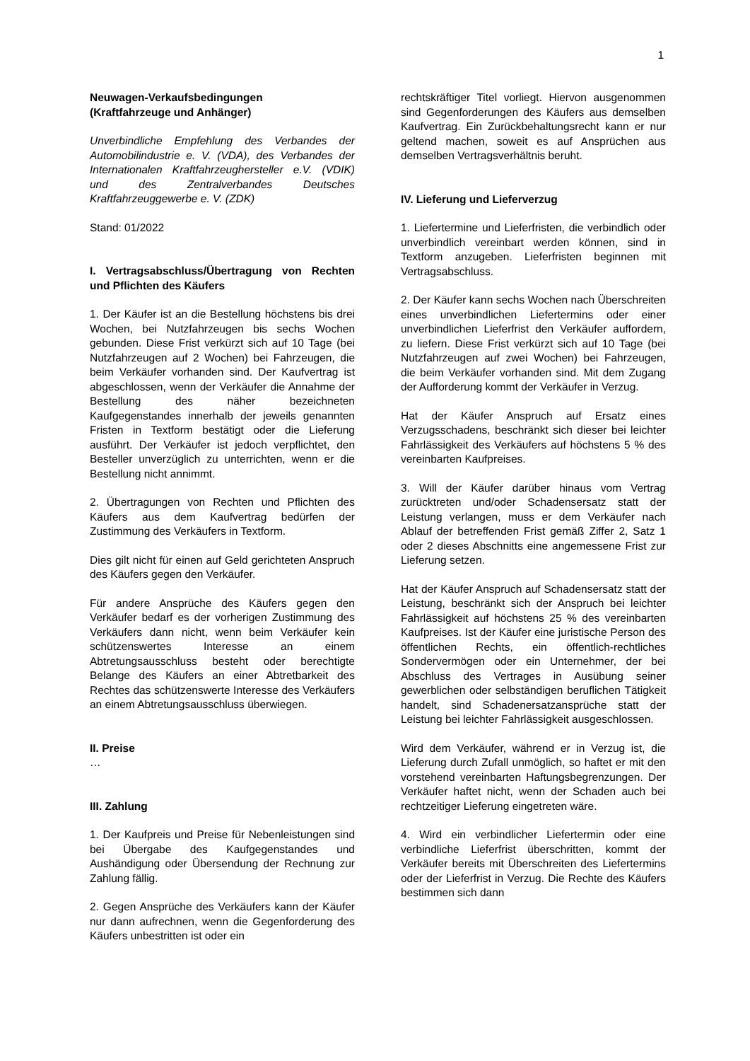1
Neuwagen-Verkaufsbedingungen
(Kraftfahrzeuge und Anhänger)
Unverbindliche Empfehlung des Verbandes der Automobilindustrie e. V. (VDA), des Verbandes der Internationalen Kraftfahrzeughersteller e.V. (VDIK) und des Zentralverbandes Deutsches Kraftfahrzeuggewerbe e. V. (ZDK)
Stand: 01/2022
I. Vertragsabschluss/Übertragung von Rechten und Pflichten des Käufers
1. Der Käufer ist an die Bestellung höchstens bis drei Wochen, bei Nutzfahrzeugen bis sechs Wochen gebunden. Diese Frist verkürzt sich auf 10 Tage (bei Nutzfahrzeugen auf 2 Wochen) bei Fahrzeugen, die beim Verkäufer vorhanden sind. Der Kaufvertrag ist abgeschlossen, wenn der Verkäufer die Annahme der Bestellung des näher bezeichneten Kaufgegenstandes innerhalb der jeweils genannten Fristen in Textform bestätigt oder die Lieferung ausführt. Der Verkäufer ist jedoch verpflichtet, den Besteller unverzüglich zu unterrichten, wenn er die Bestellung nicht annimmt.
2. Übertragungen von Rechten und Pflichten des Käufers aus dem Kaufvertrag bedürfen der Zustimmung des Verkäufers in Textform.
Dies gilt nicht für einen auf Geld gerichteten Anspruch des Käufers gegen den Verkäufer.
Für andere Ansprüche des Käufers gegen den Verkäufer bedarf es der vorherigen Zustimmung des Verkäufers dann nicht, wenn beim Verkäufer kein schützenswertes Interesse an einem Abtretungsausschluss besteht oder berechtigte Belange des Käufers an einer Abtretbarkeit des Rechtes das schützenswerte Interesse des Verkäufers an einem Abtretungsausschluss überwiegen.
II. Preise
…
III. Zahlung
1. Der Kaufpreis und Preise für Nebenleistungen sind bei Übergabe des Kaufgegenstandes und Aushändigung oder Übersendung der Rechnung zur Zahlung fällig.
2. Gegen Ansprüche des Verkäufers kann der Käufer nur dann aufrechnen, wenn die Gegenforderung des Käufers unbestritten ist oder ein
rechtskräftiger Titel vorliegt. Hiervon ausgenommen sind Gegenforderungen des Käufers aus demselben Kaufvertrag. Ein Zurückbehaltungsrecht kann er nur geltend machen, soweit es auf Ansprüchen aus demselben Vertragsverhältnis beruht.
IV. Lieferung und Lieferverzug
1. Liefertermine und Lieferfristen, die verbindlich oder unverbindlich vereinbart werden können, sind in Textform anzugeben. Lieferfristen beginnen mit Vertragsabschluss.
2. Der Käufer kann sechs Wochen nach Überschreiten eines unverbindlichen Liefertermins oder einer unverbindlichen Lieferfrist den Verkäufer auffordern, zu liefern. Diese Frist verkürzt sich auf 10 Tage (bei Nutzfahrzeugen auf zwei Wochen) bei Fahrzeugen, die beim Verkäufer vorhanden sind. Mit dem Zugang der Aufforderung kommt der Verkäufer in Verzug.
Hat der Käufer Anspruch auf Ersatz eines Verzugsschadens, beschränkt sich dieser bei leichter Fahrlässigkeit des Verkäufers auf höchstens 5 % des vereinbarten Kaufpreises.
3. Will der Käufer darüber hinaus vom Vertrag zurücktreten und/oder Schadensersatz statt der Leistung verlangen, muss er dem Verkäufer nach Ablauf der betreffenden Frist gemäß Ziffer 2, Satz 1 oder 2 dieses Abschnitts eine angemessene Frist zur Lieferung setzen.
Hat der Käufer Anspruch auf Schadensersatz statt der Leistung, beschränkt sich der Anspruch bei leichter Fahrlässigkeit auf höchstens 25 % des vereinbarten Kaufpreises. Ist der Käufer eine juristische Person des öffentlichen Rechts, ein öffentlich-rechtliches Sondervermögen oder ein Unternehmer, der bei Abschluss des Vertrages in Ausübung seiner gewerblichen oder selbständigen beruflichen Tätigkeit handelt, sind Schadenersatzansprüche statt der Leistung bei leichter Fahrlässigkeit ausgeschlossen.
Wird dem Verkäufer, während er in Verzug ist, die Lieferung durch Zufall unmöglich, so haftet er mit den vorstehend vereinbarten Haftungsbegrenzungen. Der Verkäufer haftet nicht, wenn der Schaden auch bei rechtzeitiger Lieferung eingetreten wäre.
4. Wird ein verbindlicher Liefertermin oder eine verbindliche Lieferfrist überschritten, kommt der Verkäufer bereits mit Überschreiten des Liefertermins oder der Lieferfrist in Verzug. Die Rechte des Käufers bestimmen sich dann